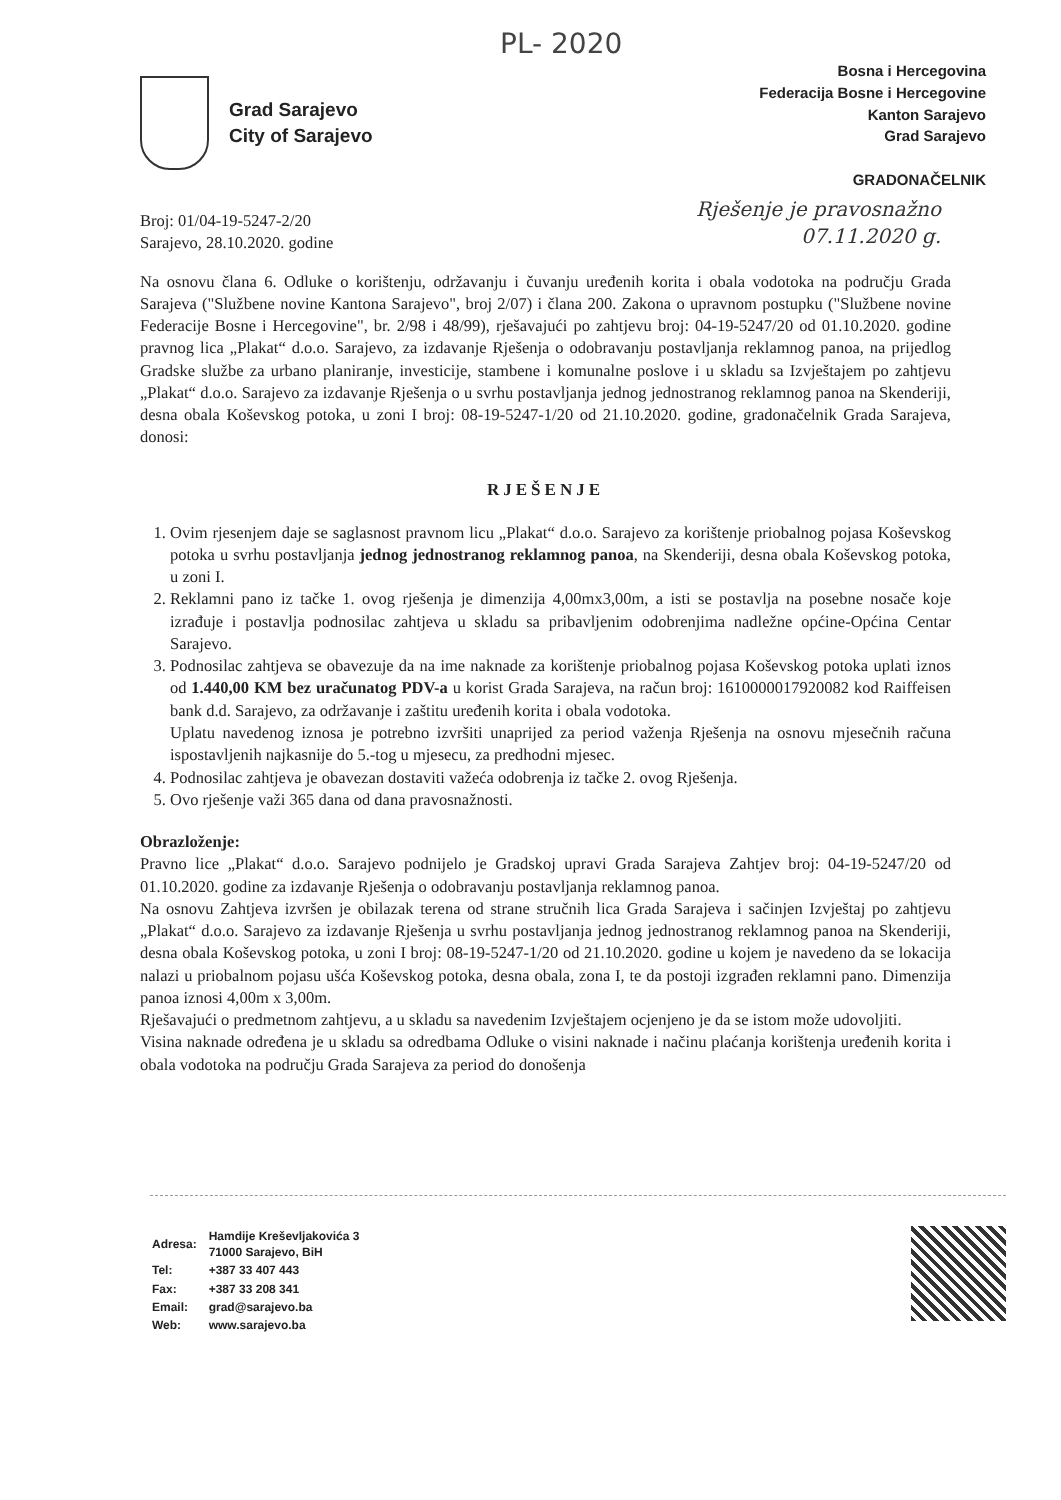PL- 2020
Grad Sarajevo
City of Sarajevo
Bosna i Hercegovina
Federacija Bosne i Hercegovine
Kanton Sarajevo
Grad Sarajevo
GRADONAČELNIK
Rješenje je pravosnažno
07.11.2020 g.
Broj: 01/04-19-5247-2/20
Sarajevo, 28.10.2020. godine
Na osnovu člana 6. Odluke o korištenju, održavanju i čuvanju uređenih korita i obala vodotoka na području Grada Sarajeva ("Službene novine Kantona Sarajevo", broj 2/07) i člana 200. Zakona o upravnom postupku ("Službene novine Federacije Bosne i Hercegovine", br. 2/98 i 48/99), rješavajući po zahtjevu broj: 04-19-5247/20 od 01.10.2020. godine pravnog lica „Plakat“ d.o.o. Sarajevo, za izdavanje Rješenja o odobravanju postavljanja reklamnog panoa, na prijedlog Gradske službe za urbano planiranje, investicije, stambene i komunalne poslove i u skladu sa Izvještajem po zahtjevu „Plakat“ d.o.o. Sarajevo za izdavanje Rješenja o u svrhu postavljanja jednog jednostranog reklamnog panoa na Skenderiji, desna obala Koševskog potoka, u zoni I broj: 08-19-5247-1/20 od 21.10.2020. godine, gradonačelnik Grada Sarajeva, donosi:
RJEŠENJE
1. Ovim rjesenjem daje se saglasnost pravnom licu „Plakat“ d.o.o. Sarajevo za korištenje priobalnog pojasa Koševskog potoka u svrhu postavljanja jednog jednostranog reklamnog panoa, na Skenderiji, desna obala Koševskog potoka, u zoni I.
2. Reklamni pano iz tačke 1. ovog rješenja je dimenzija 4,00mx3,00m, a isti se postavlja na posebne nosače koje izrađuje i postavlja podnosilac zahtjeva u skladu sa pribavljenim odobrenjima nadležne općine-Općina Centar Sarajevo.
3. Podnosilac zahtjeva se obavezuje da na ime naknade za korištenje priobalnog pojasa Koševskog potoka uplati iznos od 1.440,00 KM bez uračunatog PDV-a u korist Grada Sarajeva, na račun broj: 1610000017920082 kod Raiffeisen bank d.d. Sarajevo, za održavanje i zaštitu uređenih korita i obala vodotoka.
Uplatu navedenog iznosa je potrebno izvršiti unaprijed za period važenja Rješenja na osnovu mjesečnih računa ispostavljenih najkasnije do 5.-tog u mjesecu, za predhodni mjesec.
4. Podnosilac zahtjeva je obavezan dostaviti važeća odobrenja iz tačke 2. ovog Rješenja.
5. Ovo rješenje važi 365 dana od dana pravosnažnosti.
Obrazloženje:
Pravno lice „Plakat“ d.o.o. Sarajevo podnijelo je Gradskoj upravi Grada Sarajeva Zahtjev broj: 04-19-5247/20 od 01.10.2020. godine za izdavanje Rješenja o odobravanju postavljanja reklamnog panoa.
Na osnovu Zahtjeva izvršen je obilazak terena od strane stručnih lica Grada Sarajeva i sačinjen Izvještaj po zahtjevu „Plakat“ d.o.o. Sarajevo za izdavanje Rješenja u svrhu postavljanja jednog jednostranog reklamnog panoa na Skenderiji, desna obala Koševskog potoka, u zoni I broj: 08-19-5247-1/20 od 21.10.2020. godine u kojem je navedeno da se lokacija nalazi u priobalnom pojasu ušća Koševskog potoka, desna obala, zona I, te da postoji izgrađen reklamni pano. Dimenzija panoa iznosi 4,00m x 3,00m.
Rješavajući o predmetnom zahtjevu, a u skladu sa navedenim Izvještajem ocjenjeno je da se istom može udovoljiti.
Visina naknade određena je u skladu sa odredbama Odluke o visini naknade i načinu plaćanja korištenja uređenih korita i obala vodotoka na području Grada Sarajeva za period do donošenja
| Adresa: | Hamdije Kreševljakovića 3 71000 Sarajevo, BiH |
| Tel: | +387 33 407 443 |
| Fax: | +387 33 208 341 |
| Email: | grad@sarajevo.ba |
| Web: | www.sarajevo.ba |